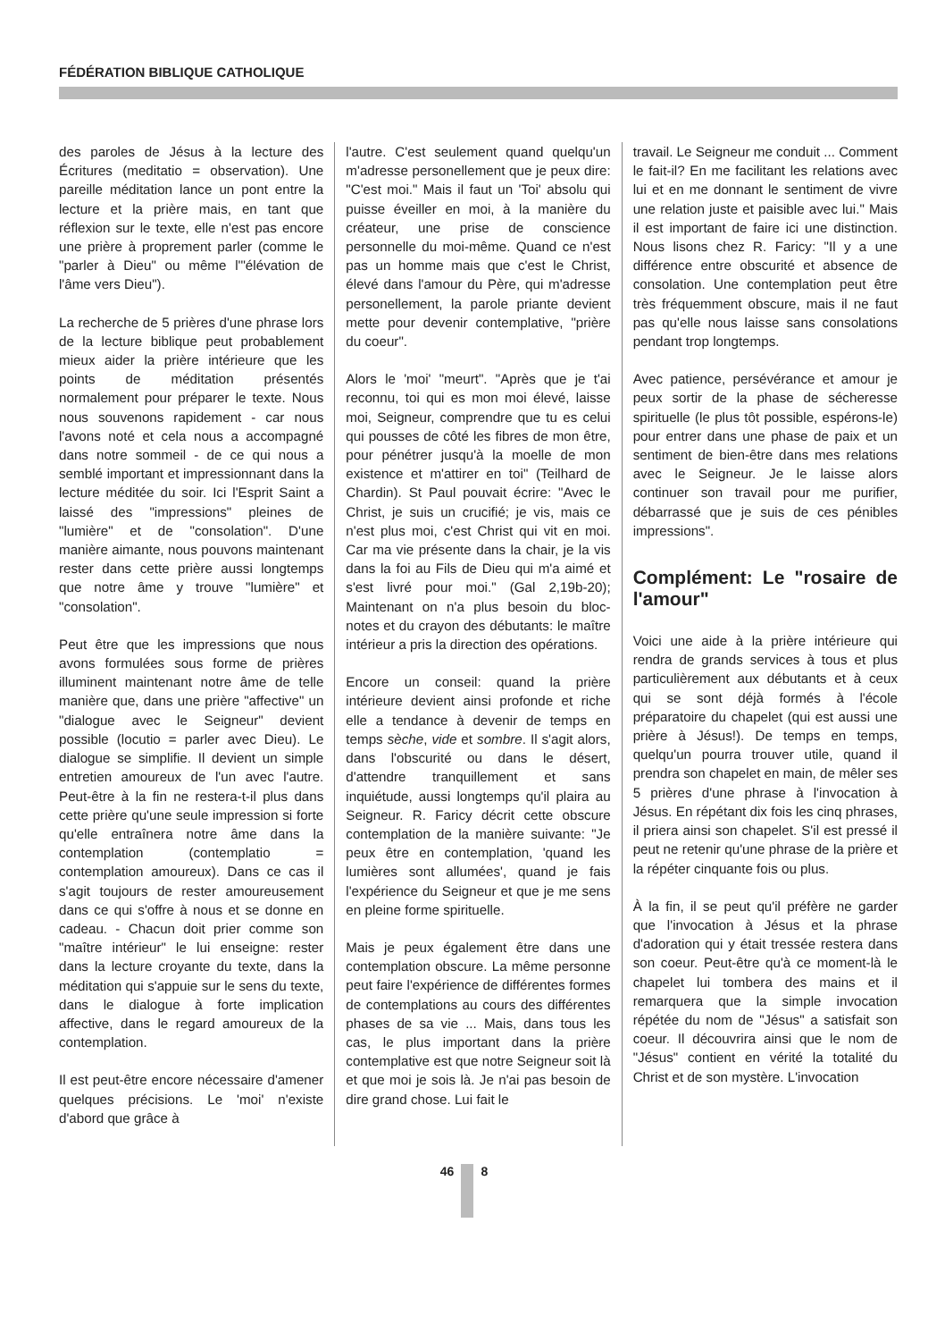FÉDÉRATION BIBLIQUE CATHOLIQUE
des paroles de Jésus à la lecture des Écritures (meditatio = observation). Une pareille méditation lance un pont entre la lecture et la prière mais, en tant que réflexion sur le texte, elle n'est pas encore une prière à proprement parler (comme le "parler à Dieu" ou même l'"élévation de l'âme vers Dieu").
La recherche de 5 prières d'une phrase lors de la lecture biblique peut probablement mieux aider la prière intérieure que les points de méditation présentés normalement pour préparer le texte. Nous nous souvenons rapidement - car nous l'avons noté et cela nous a accompagné dans notre sommeil - de ce qui nous a semblé important et impressionnant dans la lecture méditée du soir. Ici l'Esprit Saint a laissé des "impressions" pleines de "lumière" et de "consolation". D'une manière aimante, nous pouvons maintenant rester dans cette prière aussi longtemps que notre âme y trouve "lumière" et "consolation".
Peut être que les impressions que nous avons formulées sous forme de prières illuminent maintenant notre âme de telle manière que, dans une prière "affective" un "dialogue avec le Seigneur" devient possible (locutio = parler avec Dieu). Le dialogue se simplifie. Il devient un simple entretien amoureux de l'un avec l'autre. Peut-être à la fin ne restera-t-il plus dans cette prière qu'une seule impression si forte qu'elle entraînera notre âme dans la contemplation (contemplatio = contemplation amoureux). Dans ce cas il s'agit toujours de rester amoureusement dans ce qui s'offre à nous et se donne en cadeau. - Chacun doit prier comme son "maître intérieur" le lui enseigne: rester dans la lecture croyante du texte, dans la méditation qui s'appuie sur le sens du texte, dans le dialogue à forte implication affective, dans le regard amoureux de la contemplation.
Il est peut-être encore nécessaire d'amener quelques précisions. Le 'moi' n'existe d'abord que grâce à
l'autre. C'est seulement quand quelqu'un m'adresse personellement que je peux dire: "C'est moi." Mais il faut un 'Toi' absolu qui puisse éveiller en moi, à la manière du créateur, une prise de conscience personnelle du moi-même. Quand ce n'est pas un homme mais que c'est le Christ, élevé dans l'amour du Père, qui m'adresse personellement, la parole priante devient mette pour devenir contemplative, "prière du coeur".
Alors le 'moi' "meurt". "Après que je t'ai reconnu, toi qui es mon moi élevé, laisse moi, Seigneur, comprendre que tu es celui qui pousses de côté les fibres de mon être, pour pénétrer jusqu'à la moelle de mon existence et m'attirer en toi" (Teilhard de Chardin). St Paul pouvait écrire: "Avec le Christ, je suis un crucifié; je vis, mais ce n'est plus moi, c'est Christ qui vit en moi. Car ma vie présente dans la chair, je la vis dans la foi au Fils de Dieu qui m'a aimé et s'est livré pour moi." (Gal 2,19b-20); Maintenant on n'a plus besoin du bloc-notes et du crayon des débutants: le maître intérieur a pris la direction des opérations.
Encore un conseil: quand la prière intérieure devient ainsi profonde et riche elle a tendance à devenir de temps en temps sèche, vide et sombre. Il s'agit alors, dans l'obscurité ou dans le désert, d'attendre tranquillement et sans inquiétude, aussi longtemps qu'il plaira au Seigneur. R. Faricy décrit cette obscure contemplation de la manière suivante: "Je peux être en contemplation, 'quand les lumières sont allumées', quand je fais l'expérience du Seigneur et que je me sens en pleine forme spirituelle.
Mais je peux également être dans une contemplation obscure. La même personne peut faire l'expérience de différentes formes de contemplations au cours des différentes phases de sa vie ... Mais, dans tous les cas, le plus important dans la prière contemplative est que notre Seigneur soit là et que moi je sois là. Je n'ai pas besoin de dire grand chose. Lui fait le
travail. Le Seigneur me conduit ... Comment le fait-il? En me facilitant les relations avec lui et en me donnant le sentiment de vivre une relation juste et paisible avec lui." Mais il est important de faire ici une distinction. Nous lisons chez R. Faricy: "Il y a une différence entre obscurité et absence de consolation. Une contemplation peut être très fréquemment obscure, mais il ne faut pas qu'elle nous laisse sans consolations pendant trop longtemps.
Avec patience, persévérance et amour je peux sortir de la phase de sécheresse spirituelle (le plus tôt possible, espérons-le) pour entrer dans une phase de paix et un sentiment de bien-être dans mes relations avec le Seigneur. Je le laisse alors continuer son travail pour me purifier, débarrassé que je suis de ces pénibles impressions".
Complément: Le "rosaire de l'amour"
Voici une aide à la prière intérieure qui rendra de grands services à tous et plus particulièrement aux débutants et à ceux qui se sont déjà formés à l'école préparatoire du chapelet (qui est aussi une prière à Jésus!). De temps en temps, quelqu'un pourra trouver utile, quand il prendra son chapelet en main, de mêler ses 5 prières d'une phrase à l'invocation à Jésus. En répétant dix fois les cinq phrases, il priera ainsi son chapelet. S'il est pressé il peut ne retenir qu'une phrase de la prière et la répéter cinquante fois ou plus.
À la fin, il se peut qu'il préfère ne garder que l'invocation à Jésus et la phrase d'adoration qui y était tressée restera dans son coeur. Peut-être qu'à ce moment-là le chapelet lui tombera des mains et il remarquera que la simple invocation répétée du nom de "Jésus" a satisfait son coeur. Il découvrira ainsi que le nom de "Jésus" contient en vérité la totalité du Christ et de son mystère. L'invocation
46 8